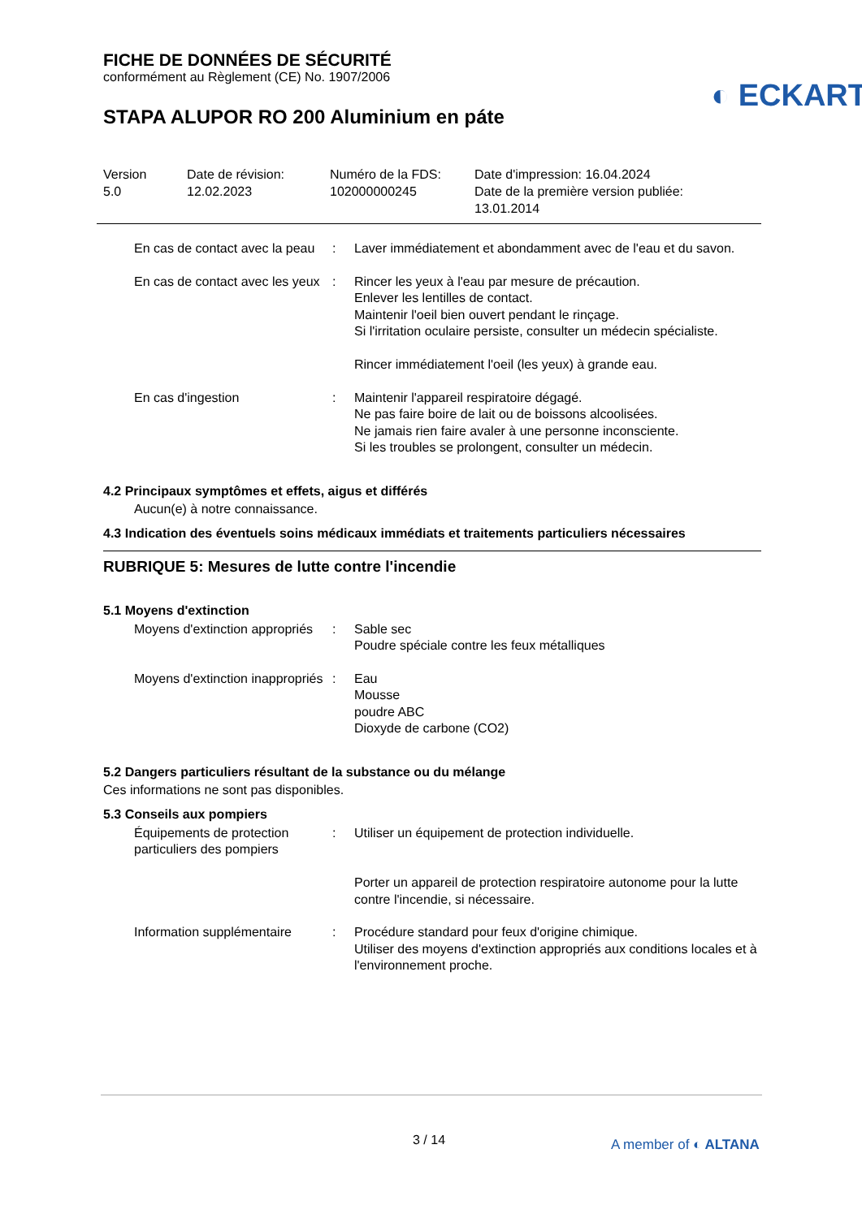FICHE DE DONNÉES DE SÉCURITÉ
conformément au Règlement (CE) No. 1907/2006
◐ ECKART
STAPA ALUPOR RO 200 Aluminium en páte
Version
5.0
Date de révision:
12.02.2023
Numéro de la FDS:
102000000245
Date d'impression: 16.04.2024
Date de la première version publiée:
13.01.2014
En cas de contact avec la peau
: Laver immédiatement et abondamment avec de l'eau et du savon.
En cas de contact avec les yeux
: Rincer les yeux à l'eau par mesure de précaution.
Enlever les lentilles de contact.
Maintenir l'oeil bien ouvert pendant le rinçage.
Si l'irritation oculaire persiste, consulter un médecin spécialiste.
Rincer immédiatement l'oeil (les yeux) à grande eau.
En cas d'ingestion : Maintenir l'appareil respiratoire dégagé.
Ne pas faire boire de lait ou de boissons alcoolisées.
Ne jamais rien faire avaler à une personne inconsciente.
Si les troubles se prolongent, consulter un médecin.
4.2 Principaux symptômes et effets, aigus et différés
Aucun(e) à notre connaissance.
4.3 Indication des éventuels soins médicaux immédiats et traitements particuliers nécessaires
RUBRIQUE 5: Mesures de lutte contre l'incendie
5.1 Moyens d'extinction
Moyens d'extinction appropriés
: Sable sec
Poudre spéciale contre les feux métalliques
Moyens d'extinction inappropriés
: Eau
Mousse
poudre ABC
Dioxyde de carbone (CO2)
5.2 Dangers particuliers résultant de la substance ou du mélange
Ces informations ne sont pas disponibles.
5.3 Conseils aux pompiers
Équipements de protection particuliers des pompiers
: Utiliser un équipement de protection individuelle.
Porter un appareil de protection respiratoire autonome pour la lutte contre l'incendie, si nécessaire.
Information supplémentaire
: Procédure standard pour feux d'origine chimique.
Utiliser des moyens d'extinction appropriés aux conditions locales et à l'environnement proche.
3 / 14 A member of ◐ ALTANA